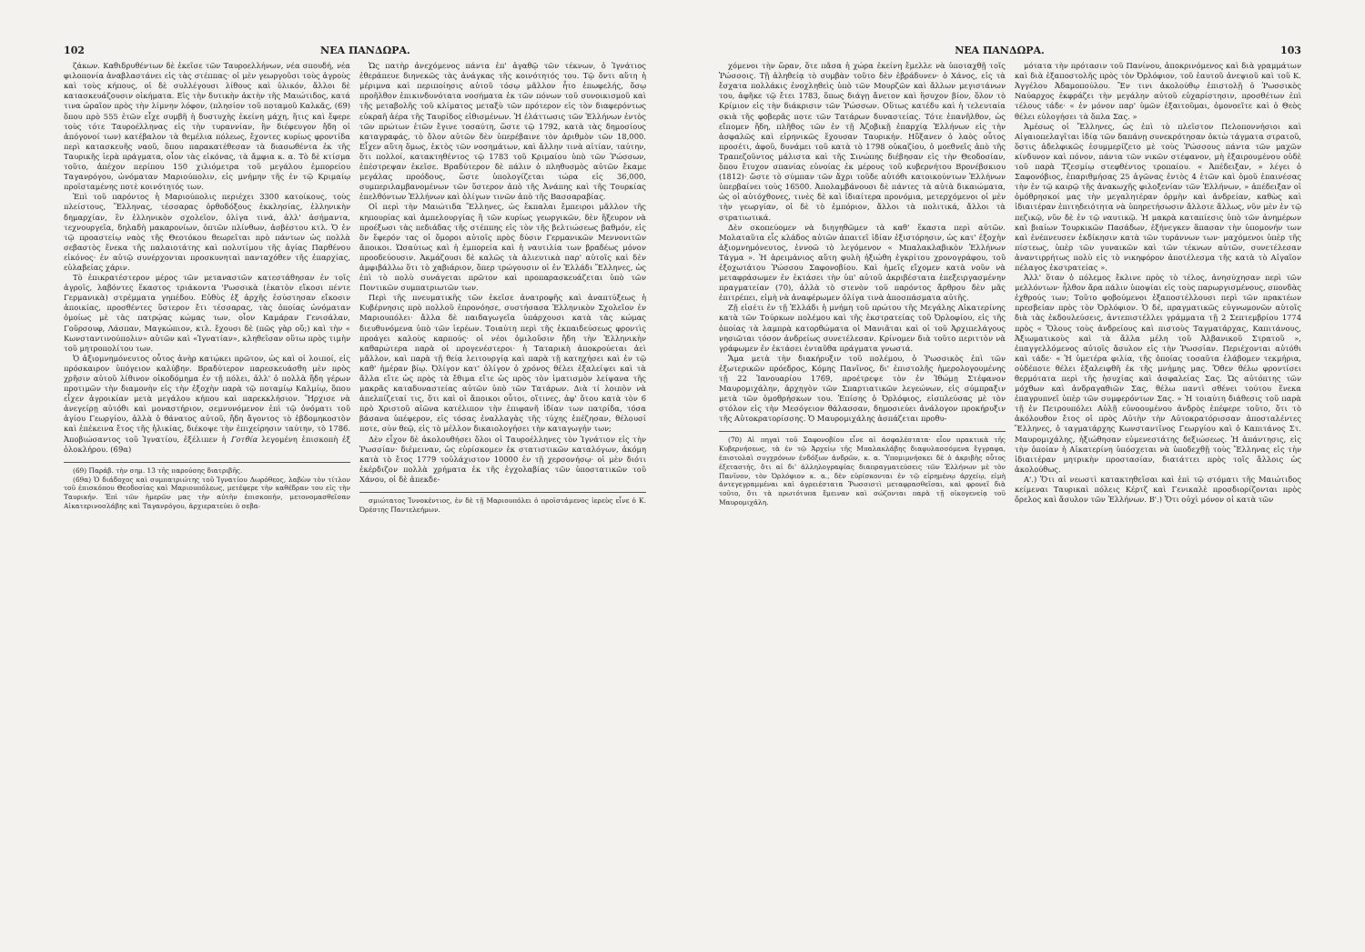102 ΝΕΑ ΠΑΝΔΩΡΑ.
ζάκων. Καθιδρυθέντων δὲ ἐκεῖσε τῶν Ταυροελλήνων, νέα σπουδή, νέα φιλοπονία ἀναβλαστάνει εἰς τὰς στέππας· οἱ μὲν γεωργοῦσι τοὺς ἀγροὺς καὶ τοὺς κήπους, οἱ δὲ συλλέγουσι λίθους καὶ ὑλικόν, ἄλλοι δὲ κατασκευάζουσιν οἰκήματα. Εἰς τὴν δυτικὴν ἀκτὴν τῆς Μαιώτιδος, κατά τινα ὡραῖον πρὸς τὴν λίμνην λόφον, (πλησίον τοῦ ποταμοῦ Καλκᾶς, (69) ὅπου πρὸ 555 ἐτῶν εἶχε συμβῆ ἡ δυστυχὴς ἐκείνη μάχη, ἥτις καὶ ἔφερε τοὺς τότε Ταυροέλληνας εἰς τὴν τυραννίαν, ἣν διέφευγον ἤδη οἱ ἀπόγονοί των) κατέβαλον τὰ θεμέλια πόλεως, ἔχοντες κυρίως φροντίδα περὶ κατασκευῆς ναοῦ, ὅπου παρακατέθεσαν τὰ διασωθέντα ἐκ τῆς Ταυρικῆς ἱερὰ πράγματα, οἷον τὰς εἰκόνας, τὰ ἄμφια κ. α. Τὸ δὲ κτίσμα τοῦτο, ἀπέχον περίπου 150 χιλιόμετρα τοῦ μεγάλου ἐμπορείου Ταγανρόγου, ὠνόματαν Μαριούπολιν, εἰς μνήμην τῆς ἐν τῷ Κριμαίῳ προϊσταμένης ποτὲ κοινότητός των.
Ἐπὶ τοῦ παρόντος ἡ Μαριούπολις περιέχει 3300 κατοίκους, τοὺς πλείστους, Ἕλληνας, τέσσαρας ὀρθοδόξους ἐκκλησίας, ἑλληνικὴν δημαρχίαν, ἓν ἑλληνικὸν σχολεῖον, ὀλίγα τινά, ἀλλ' ἀσήμαντα, τεχνουργεῖα, δηλαδὴ μακαρονίων, ὀπτῶν πλίνθων, ἀσβέστου κτλ. Ὁ ἐν τῷ προαστείῳ ναὸς τῆς Θεοτόκου θεωρεῖται πρὸ πάντων ὡς πολλὰ σεβαστὸς ἕνεκα τῆς παλαιοτάτης καὶ πολυτίμου τῆς ἁγίας Παρθένου εἰκόνος· ἐν αὐτῷ συνέρχονται προσκυνηταὶ πανταχόθεν τῆς ἐπαρχίας, εὐλαβείας χάριν.
Τὸ ἐπικρατέστερον μέρος τῶν μεταναστῶν κατεστάθησαν ἐν τοῖς ἀγροῖς, λαβόντες ἕκαστος τριάκοντα 'Ρωσσικὰ (ἑκατὸν εἴκοσι πέντε Γερμανικὰ) στρέμματα γηπέδου. Εὐθὺς ἐξ ἀρχῆς ἐσύστησαν εἴκοσιν ἀποικίας, προσθέντες ὕστερον ἔτι τέσσαρας, τὰς ὁποίας ὠνόματαν ὁμοίως μὲ τὰς πατρῴας κώμας των, οἷον Καμάραν Γενισάλαν, Γοῦρσουφ, Λάσπαν, Μαγκώπιον, κτλ. ἔχουσι δὲ (πῶς γὰρ οὔ;) καὶ τὴν « Κωνσταντινούπολιν» αὐτῶν καὶ «Ἰγνατίαν», κληθεῖσαν οὕτω πρὸς τιμὴν τοῦ μητροπολίτου των.
Ὁ ἀξιομνημόνευτος οὗτος ἀνὴρ κατῴκει πρῶτον, ὡς καὶ οἱ λοιποί, εἰς πρόσκαιρον ὑπόγειον καλύβην. Βραδύτερον παρεσκευάσθη μὲν πρὸς χρῆσιν αὐτοῦ λίθινον οἰκοδόμημα ἐν τῇ πόλει, ἀλλ' ὁ πολλὰ ἤδη γέρων προτιμῶν τὴν διαμονὴν εἰς τὴν ἐξοχὴν παρὰ τῷ ποταμίῳ Καλμίῳ, ὅπου εἶχεν ἀγροικίαν μετὰ μεγάλου κήπου καὶ παρεκκλήσιον. Ἤρχισε νὰ ἀνεγείρῃ αὐτόθι καὶ μοναστήριον, σεμνυνόμενον ἐπὶ τῷ ὀνόματι τοῦ ἁγίου Γεωργίου, ἀλλὰ ὁ θάνατος αὐτοῦ, ἤδη ἄγοντος τὸ ἑβδομηκοστὸν καὶ ἑπέκεινα ἔτος τῆς ἡλικίας, διέκοψε τὴν ἐπιχείρησιν ταύτην, τὸ 1786. Ἀποβιώσαντος τοῦ Ἰγνατίου, ἐξέλιπεν ἡ Γοτθία λεγομένη ἐπισκοπὴ ἐξ ὁλοκλήρου. (69α)
(69) Παράβ. τὴν σημ. 13 τῆς παρούσης διατριβῆς.
(69α) Ὁ διάδοχος καὶ συμπατριώτης τοῦ Ἰγνατίου Δωρόθεος, λαβὼν τὸν τίτλον τοῦ ἐπισκόπου Θεοδοσίας καὶ Μαριουπόλεως, μετέφερε τὴν καθέδραν του εἰς τὴν Ταυρικήν. Ἐπὶ τῶν ἡμερῶν μας τὴν αὐτὴν ἐπισκοπήν, μετονομασθεῖσαν Αἰκατερινοσλάβης καὶ Ταγανρόγου, ἀρχιερατεύει ὁ σεβα-
Ὡς πατὴρ ἀνεχόμενος πάντα ἐπ' ἀγαθῷ τῶν τέκνων, ὁ Ἰγνάτιος ἐθεράπευε διηνεκῶς τὰς ἀνάγκας τῆς κοινότητός του. Τῷ ὄντι αὕτη ἡ μέριμνα καὶ περιποίησις αὐτοῦ τόσῳ μᾶλλον ἦτο ἐπωφελής, ὅσῳ προῆλθον ἐπικινδυνότατα νοσήματα ἐκ τῶν πόνων τοῦ συνοικισμοῦ καὶ τῆς μεταβολῆς τοῦ κλίματος μεταξὺ τῶν πρότερον εἰς τὸν διαφερόντως εὐκραῆ ἀέρα τῆς Ταυρίδος εἰθισμένων. Ἡ ἐλάττωσις τῶν Ἑλλήνων ἐντὸς τῶν πρώτων ἐτῶν ἔγινε τοσαύτη, ὥστε τῷ 1792, κατὰ τὰς δημοσίους καταγραφάς, τὸ ὅλον αὐτῶν δὲν ὑπερέβαινε τὸν ἀριθμὸν τῶν 18,000. Εἶχεν αὕτη ὅμως, ἐκτὸς τῶν νοσημάτων, καὶ ἄλλην τινὰ αἰτίαν, ταύτην, ὅτι πολλοί, κατακτηθέντος τῷ 1783 τοῦ Κριμαίου ὑπὸ τῶν Ῥώσσων, ἐπέστρεψαν ἐκεῖσε. Βραδύτερον δὲ πάλιν ὁ πληθυσμὸς αὐτῶν ἔκαμε μεγάλας προόδους, ὥστε ὑπολογίζεται τώρα εἰς 36,000, συμπεριλαμβανομένων τῶν ὕστερον ἀπὸ τῆς Ἀνάπης καὶ τῆς Τουρκίας ἐπελθόντων Ἑλλήνων καὶ ὀλίγων τινῶν ἀπὸ τῆς Βασσαραβίας.
Οἱ περὶ τὴν Μαιώτιδα Ἕλληνες, ὡς ἔκπαλαι ἔμπειροι μᾶλλον τῆς κηπουρίας καὶ ἀμπελουργίας ἢ τῶν κυρίως γεωργικῶν, δὲν ἤξευρον νὰ προέξωσι τὰς πεδιάδας τῆς στέππης εἰς τὸν τῆς βελτιώσεως βαθμόν, εἰς ὃν ἔφερόν τας οἱ ὅμοροι αὐτοῖς πρὸς δύσιν Γερμανικῶν Μεννονιτῶν ἄποικοι. Ὡσαύτως καὶ ἡ ἐμπορεία καὶ ἡ ναυτιλία των βραδέως μόνον προοδεύουσιν. Ἀκμάζουσι δὲ καλῶς τὰ ἁλιευτικὰ παρ' αὐτοῖς καὶ δὲν ἀμφιβάλλω ὅτι τὸ χαβιάριον, ὅπερ τρώγουσιν οἱ ἐν Ἑλλάδι Ἕλληνες, ὡς ἐπὶ τὸ πολὺ συνάγεται πρῶτον καὶ προπαρασκευάζεται ὑπὸ τῶν Ποντικῶν συμπατριωτῶν των.
Περὶ τῆς πνευματικῆς τῶν ἐκεῖσε ἀνατροφῆς καὶ ἀναπτύξεως ἡ Κυβέρνησις πρὸ πολλοῦ ἐπρονόησε, συστήσασα Ἑλληνικὸν Σχολεῖον ἐν Μαριουπόλει· ἄλλα δὲ παιδαγωγεῖα ὑπάρχουσι κατὰ τὰς κώμας διευθυνόμενα ὑπὸ τῶν ἱερέων. Τοιαύτη περὶ τῆς ἐκπαιδεύσεως φροντὶς προάγει καλοὺς καρπούς· οἱ νέοι ὁμιλοῦσιν ἤδη τὴν Ἑλληνικὴν καθαρώτερα παρὰ οἱ προγενέστεροι· ἡ Ταταρικὴ ἀποκρούεται ἀεὶ μᾶλλον, καὶ παρὰ τῇ θείᾳ λειτουργίᾳ καὶ παρὰ τῇ κατηχήσει καὶ ἐν τῷ καθ' ἡμέραν βίῳ. Ὀλίγον κατ' ὀλίγον ὁ χρόνος θέλει ἐξαλείψει καὶ τὰ ἄλλα εἴτε ὡς πρὸς τὰ ἔθιμα εἴτε ὡς πρὸς τὸν ἱματισμὸν λείψανα τῆς μακρᾶς καταδυναστείας αὐτῶν ὑπὸ τῶν Τατάρων. Διὰ τί λοιπὸν νὰ ἀπελπίζεταί τις, ὅτι καὶ οἱ ἄποικοι οὗτοι, οἵτινες, ἀφ' ὅτου κατὰ τὸν 6 πρὸ Χριστοῦ αἰῶνα κατέλιπον τὴν ἐπιφανῆ ἰδίαν των πατρίδα, τόσα βάσανα ὑπέφερον, εἰς τόσας ἐναλλαγὰς τῆς τύχης ἐπέζησαν, θέλουσί ποτε, σὺν θεῷ, εἰς τὸ μέλλον δικαιολογήσει τὴν καταγωγήν των;
Δὲν εἶχον δὲ ἀκολουθήσει ὅλοι οἱ Ταυροέλληνες τὸν Ἰγνάτιον εἰς τὴν Ῥωσσίαν· διέμειναν, ὡς εὑρίσκομεν ἐκ στατιστικῶν καταλόγων, ἀκόμη κατὰ τὸ ἔτος 1779 τοὐλάχιστον 10000 ἐν τῇ χερσονήσῳ· οἱ μὲν διότι ἐκέρδιζον πολλὰ χρήματα ἐκ τῆς ἐγχολαβίας τῶν ὑποστατικῶν τοῦ Χάνου, οἱ δὲ ἀπεκδε-
σμιώτατος Ἰννοκέντιος, ἐν δὲ τῇ Μαριουπόλει ὁ προϊστάμενος ἱερεὺς εἶνε ὁ Κ. Ὀρέστης Παντελεήμων.
ΝΕΑ ΠΑΝΔΩΡΑ. 103
χόμενοι τὴν ὥραν, ὅτε πᾶσα ἡ χώρα ἐκείνη ἔμελλε νὰ ὑποταχθῇ τοῖς Ῥώσσοις. Τῇ ἀληθείᾳ τὸ συμβὰν τοῦτο δὲν ἐβράδυνεν· ὁ Χάνος, εἰς τὰ ἔσχατα πολλάκις ἐνοχληθεὶς ὑπὸ τῶν Μουρζῶν καὶ ἄλλων μεγιστάνων του, ἀφῆκε τῷ ἔτει 1783, ὅπως διάγῃ ἄνετον καὶ ἥσυχον βίον, ὅλον τὸ Κρίμιον εἰς τὴν διάκρισιν τῶν Ῥώσσων. Οὕτως κατέδυ καὶ ἡ τελευταία σκιὰ τῆς φοβερᾶς ποτε τῶν Τατάρων δυναστείας. Τότε ἐπανῆλθον, ὡς εἴπομεν ἤδη, πλῆθος τῶν ἐν τῇ Ἀζοβικῇ ἐπαρχίᾳ Ἑλλήνων εἰς τὴν ἀσφαλῶς καὶ εἰρηνικῶς ἔχουσαν Ταυρικήν. Ηὔξανεν ὁ λαὸς οὗτος προσέτι, ἀφοῦ, δυνάμει τοῦ κατὰ τὸ 1798 οὐκαζίου, ὁ μοεθνεῖς ἀπὸ τῆς Τραπεζοῦντος μάλιστα καὶ τῆς Σινώπης διέβησαν εἰς τὴν Θεοδοσίαν, ὅπου ἔτυχον σπανίας εὐνοίας ἐκ μέρους τοῦ κυβερνήτου Βρονέβσκιου (1812)· ὥστε τὸ σύμπαν τῶν ἄχρι τοῦδε αὐτόθι κατοικούντων Ἑλλήνων ὑπερβαίνει τοὺς 16500. Ἀπολαμβάνουσι δὲ πάντες τὰ αὐτὰ δικαιώματα, ὡς οἱ αὐτόχθονες, τινὲς δὲ καὶ ἰδιαίτερα προνόμια, μετερχόμενοι οἱ μὲν τὴν γεωργίαν, οἱ δὲ τὸ ἐμπόριον, ἄλλοι τὰ πολιτικά, ἄλλοι τὰ στρατιωτικά.
Δὲν σκοπεύομεν νὰ διηγηθῶμεν τὰ καθ' ἕκαστα περὶ αὐτῶν. Μολαταῦτα εἷς κλάδος αὐτῶν ἀπαιτεῖ ἰδίαν ἐξιστόρησιν, ὡς κατ' ἐξοχὴν ἀξιομνημόνευτος, ἐννοῶ τὸ λεγόμενον « Μπαλακλαβικὸν Ἑλλήνων Τάγμα ». Ἡ ἀρειμάνιος αὕτη φυλὴ ἠξιώθη ἐγκρίτου χρονογράφου, τοῦ ἐξοχωτάτου Ῥώσσου Σαφονοβίου. Καὶ ἡμεῖς εἴχομεν κατὰ νοῦν νὰ μεταφράσωμεν ἐν ἐκτάσει τὴν ὑπ' αὐτοῦ ἀκριβέστατα ἐπεξειργασμένην πραγματείαν (70), ἀλλὰ τὸ στενὸν τοῦ παρόντος ἄρθρου δὲν μᾶς ἐπιτρέπει, εἰμὴ νὰ ἀναφέρωμεν ὀλίγα τινὰ ἀποσπάσματα αὐτῆς.
Ζῇ εἰσέτι ἐν τῇ Ἑλλάδι ἡ μνήμη τοῦ πρώτου τῆς Μεγάλης Αἰκατερίνης κατὰ τῶν Τούρκων πολέμου καὶ τῆς ἐκστρατείας τοῦ Ὀρλοφίου, εἰς τῆς ὁποίας τὰ λαμπρὰ κατορθώματα οἱ Μανιᾶται καὶ οἱ τοῦ Ἀρχιπελάγους νησιῶται τόσον ἀνδρείως συνετέλεσαν. Κρίνομεν διὰ τοῦτο περιττὸν νὰ γράφωμεν ἐν ἐκτάσει ἐνταῦθα πράγματα γνωστά.
Ἅμα μετὰ τὴν διακήρυξιν τοῦ πολέμου, ὁ Ῥωσσικὸς ἐπὶ τῶν ἐξωτερικῶν πρόεδρος, Κόμης Πανῖνος, δι' ἐπιστολῆς ἡμερολογουμένης τῇ 22 Ἰανουαρίου 1769, προέτρεψε τὸν ἐν Ἰθώμῃ Στέφανον Μαυρομιχάλην, ἀρχηγὸν τῶν Σπαρτιατικῶν λεγεώνων, εἰς σύμπραξιν μετὰ τῶν ὁμοθρήσκων του. Ἐπίσης ὁ Ὀρλόφιος, εἰσπλεύσας μὲ τὸν στόλον εἰς τὴν Μεσόγειον θάλασσαν, δημοσιεύει ἀνάλογον προκήρυξιν τῆς Αὐτοκρατορίσσης. Ὁ Μαυρομιχάλης ἀσπάζεται προθυ-
(70) Αἱ πηγαὶ τοῦ Σαφονοβίου εἶνε αἱ ἀσφαλέστατα· εἶον πρακτικὰ τῆς Κυβερνήσεως, τὰ ἐν τῷ Ἀρχείῳ τῆς Μπαλακλάβης διαφυλασσόμενα ἔγγραφα, ἐπιστολαὶ συγχρόνων ἐνδόξων ἀνδρῶν, κ. α. Ὑπομιμνήσκει δὲ ὁ ἀκριβὴς οὗτος ἐξεταστής, ὅτι αἱ δι' ἀλληλογραφίας διαπραγματεύσεις τῶν Ἑλλήνων μὲ τὸν Πανῖνον, τὸν Ὀρλόφιον κ. α., δὲν εὑρίσκονται ἐν τῷ εἰρημένῳ ἀρχείῳ, εἰμὴ ἀντεγεγραμμέναι καὶ ἀγρειέστατα Ῥωσσιστὶ μεταφρασθεῖσαι, καὶ φρονεῖ διὰ τοῦτο, ὅτι τὰ πρωτότυπα ἔμειναν καὶ σώζονται παρὰ τῇ οἰκογενείᾳ τοῦ Μαυρομιχάλη.
μότατα τὴν πρότασιν τοῦ Πανίνου, ἀποκρινόμενος καὶ διὰ γραμμάτων καὶ διὰ ἐξαποστολῆς πρὸς τὸν Ὀρλόφιον, τοῦ ἑαυτοῦ ἀνεψιοῦ καὶ τοῦ Κ. Ἀγγέλου Ἀδαμοπούλου. Ἔν τινι ἀκολούθῳ ἐπιστολῇ ὁ Ῥωσσικὸς Ναύαρχος ἐκφράζει τὴν μεγάλην αὐτοῦ εὐχαρίστησιν, προσθέτων ἐπὶ τέλους τάδε· « ἐν μόνον παρ' ὑμῶν ἐξαιτοῦμαι, ὁμονοεῖτε καὶ ὁ Θεὸς θέλει εὐλογήσει τὰ ὅπλα Σας. »
Ἀμέσως οἱ Ἕλληνες, ὡς ἐπὶ τὸ πλεῖστον Πελοποννήσιοι καὶ Αἰγαιοπελαγῖται ἰδίᾳ τῶν δαπάνῃ συνεκρότησαν ὀκτὼ τάγματα στρατοῦ, ὅστις ἀδελφικῶς ἐσυμμερίζετο μὲ τοὺς Ῥώσσους πάντα τῶν μαχῶν κίνδυνον καὶ πόνον, πάντα τῶν νικῶν στέφανον, μὴ ἐξαιρουμένου οὐδὲ τοῦ παρὰ Τζεσμίῳ στεφθέντος τροπαίου. « Ἀπέδειξαν, » λέγει ὁ Σαφονόβιος, ἐπαριθμήσας 25 ἀγῶνας ἐντὸς 4 ἐτῶν καὶ ὁμοῦ ἐπαινέσας τὴν ἐν τῷ καιρῷ τῆς ἀνακωχῆς φιλοξενίαν τῶν Ἑλλήνων, » ἀπέδειξαν οἱ ὁμόθρησκοί μας τὴν μεγαλητέραν ὁρμὴν καὶ ἀνδρείαν, καθὼς καὶ ἰδιαιτέραν ἐπιτηδειότητα νὰ ὑπηρετήσωσιν ἄλλοτε ἄλλως, νῦν μὲν ἐν τῷ πεζικῷ, νῦν δὲ ἐν τῷ ναυτικῷ. Ἡ μακρὰ καταπίεσις ὑπὸ τῶν ἀνημέρων καὶ βιαίων Τουρκικῶν Πασάδων, ἐξήνεγκεν ἅπασαν τὴν ὑπομονήν των καὶ ἐνέπνευσεν ἐκδίκησιν κατὰ τῶν τυράννων των· μαχόμενοι ὑπὲρ τῆς πίστεως, ὑπὲρ τῶν γυναικῶν καὶ τῶν τέκνων αὐτῶν, συνετέλεσαν ἀναντιρρήτως πολὺ εἰς τὸ νικηφόρον ἀποτέλεσμα τῆς κατὰ τὸ Αἰγαῖον πέλαγος ἐκστρατείας ».
Ἀλλ' ὅταν ὁ πόλεμος ἔκλινε πρὸς τὸ τέλος, ἀνησύχησαν περὶ τῶν μελλόντων· ἦλθον ἄρα πάλιν ὑποψίαι εἰς τοὺς παρωργισμένους, σπονδὰς ἐχθρούς των; Τοῦτο φοβούμενοι ἐξαποστέλλουσι περὶ τῶν πρακτέων πρεσβείαν πρὸς τὸν Ὀρλόφιον. Ὁ δέ, πραγματικῶς εὐγνωμονῶν αὐτοῖς διὰ τὰς ἐκδουλεύσεις, ἀντεπιστέλλει γράμματα τῇ 2 Σεπτεμβρίου 1774 πρὸς « Ὅλους τοὺς ἀνδρείους καὶ πιστοὺς Ταγματάρχας, Καπιτάνους, Ἀξιωματικοὺς καὶ τὰ ἄλλα μέλη τοῦ Ἀλβανικοῦ Στρατοῦ », ἐπαγγελλόμενος αὐτοῖς ἄσυλον εἰς τὴν Ῥωσσίαν. Περιέχονται αὐτόθι καὶ τάδε· « Ἡ ὑμετέρα φιλία, τῆς ὁποίας τοσαῦτα ἐλάβομεν τεκμήρια, οὐδέποτε θέλει ἐξαλειφθῆ ἐκ τῆς μνήμης μας. Ὅθεν θέλω φροντίσει θερμότατα περὶ τῆς ἡσυχίας καὶ ἀσφαλείας Σας. Ὡς αὐτόπτης τῶν μόχθων καὶ ἀνδραγαθιῶν Σας, θέλω παντὶ σθένει τούτου ἕνεκα ἐπαγρυπνεῖ ὑπὲρ τῶν συμφερόντων Σας. » Ἡ τοιαύτη διάθεσις τοῦ παρὰ τῇ ἐν Πετρουπόλει Αὐλῇ εὐνοουμένου ἀνδρὸς ἐπέφερε τοῦτο, ὅτι τὸ ἀκόλουθον ἔτος οἱ πρὸς Αὐτὴν τὴν Αὐτοκρατόρισσαν ἀποσταλέντες Ἕλληνες, ὁ ταγματάρχης Κωνσταντῖνος Γεωργίου καὶ ὁ Καπιτάνος Στ. Μαυρομιχάλης, ἠξιώθησαν εὐμενεστάτης δεξιώσεως. Ἡ ἀπάντησις, εἰς τὴν ὁποίαν ἡ Αἰκατερίνη ὑπόσχεται νὰ ὑποδεχθῇ τοὺς Ἕλληνας εἰς τὴν ἰδιαιτέραν μητρικὴν προστασίαν, διατάττει πρὸς τοῖς ἄλλοις ὡς ἀκολούθως.
Α'.) Ὅτι αἱ νεωστὶ κατακτηθεῖσαι καὶ ἐπὶ τῷ στόματι τῆς Μαιώτιδος κείμεναι Ταυρικαὶ πόλεις Κέρτζ καὶ Γενικαλὲ προσδιορίζονται πρὸς ὄρελος καὶ ἄσυλον τῶν Ἑλλήνων. Β'.) Ὅτι οὐχὶ μόνον οἱ κατὰ τῶν